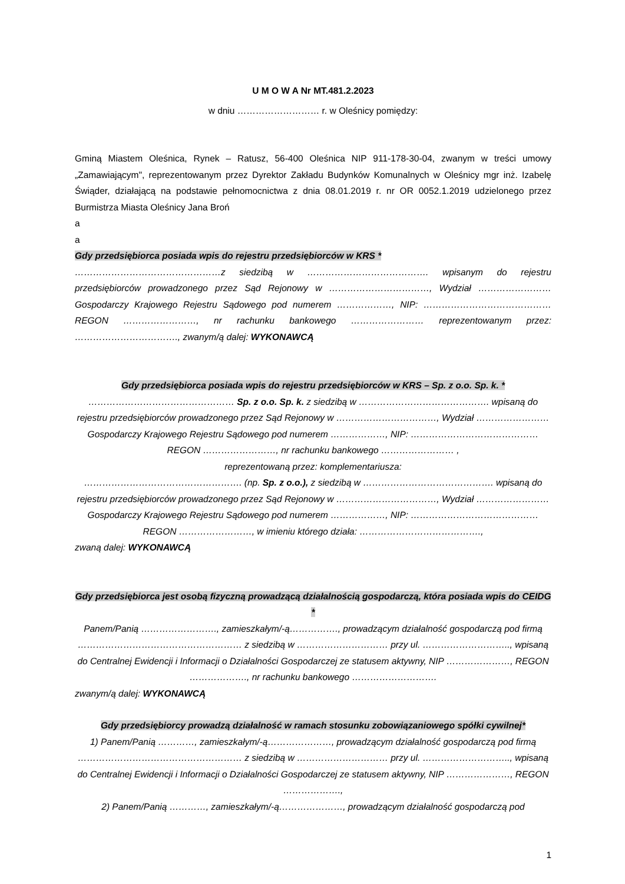U M O W A Nr MT.481.2.2023
w dniu ……………………… r. w Oleśnicy pomiędzy:
Gminą Miastem Oleśnica, Rynek – Ratusz, 56-400 Oleśnica NIP 911-178-30-04, zwanym w treści umowy „Zamawiającym", reprezentowanym przez Dyrektor Zakładu Budynków Komunalnych w Oleśnicy mgr inż. Izabelę Świąder, działającą na podstawie pełnomocnictwa z dnia 08.01.2019 r. nr OR 0052.1.2019 udzielonego przez Burmistrza Miasta Oleśnicy Jana Broń
a
a
Gdy przedsiębiorca posiada wpis do rejestru przedsiębiorców w KRS *
…………………………………………z siedzibą w …………………………………. wpisanym do rejestru przedsiębiorców prowadzonego przez Sąd Rejonowy w ……………………………, Wydział ……………………Gospodarczy Krajowego Rejestru Sądowego pod numerem ………………, NIP: …………………………………… REGON ……………………, nr rachunku bankowego …………………… reprezentowanym przez: ……………………………., zwanym/ą dalej: WYKONAWCĄ
Gdy przedsiębiorca posiada wpis do rejestru przedsiębiorców w KRS – Sp. z o.o. Sp. k. *
………………………………………… Sp. z o.o. Sp. k. z siedzibą w ……………………………………. wpisaną do rejestru przedsiębiorców prowadzonego przez Sąd Rejonowy w ……………………………, Wydział ……………………Gospodarczy Krajowego Rejestru Sądowego pod numerem ………………, NIP: …………………………………… REGON ……………………, nr rachunku bankowego …………………… ,
reprezentowaną przez: komplementariusza:
……………………………………………. (np. Sp. z o.o.), z siedzibą w ……………………………………. wpisaną do rejestru przedsiębiorców prowadzonego przez Sąd Rejonowy w ……………………………, Wydział ……………………Gospodarczy Krajowego Rejestru Sądowego pod numerem ………………, NIP: …………………………………… REGON ……………………, w imieniu którego działa: ………………………………….,
zwaną dalej: WYKONAWCĄ
Gdy przedsiębiorca jest osobą fizyczną prowadzącą działalnością gospodarczą, która posiada wpis do CEIDG *
Panem/Panią ……………………., zamieszkałym/-ą……………., prowadzącym działalność gospodarczą pod firmą ……………………………………………… z siedzibą w ………………………… przy ul. ……………………….., wpisaną do Centralnej Ewidencji i Informacji o Działalności Gospodarczej ze statusem aktywny, NIP …………………, REGON ………………., nr rachunku bankowego ……………………….
zwanym/ą dalej: WYKONAWCĄ
Gdy przedsiębiorcy prowadzą działalność w ramach stosunku zobowiązaniowego spółki cywilnej*
1) Panem/Panią …………, zamieszkałym/-ą…………………, prowadzącym działalność gospodarczą pod firmą ……………………………………………… z siedzibą w ………………………… przy ul. ……………………….., wpisaną do Centralnej Ewidencji i Informacji o Działalności Gospodarczej ze statusem aktywny, NIP …………………, REGON ……………….,
2) Panem/Panią …………, zamieszkałym/-ą…………………, prowadzącym działalność gospodarczą pod
1